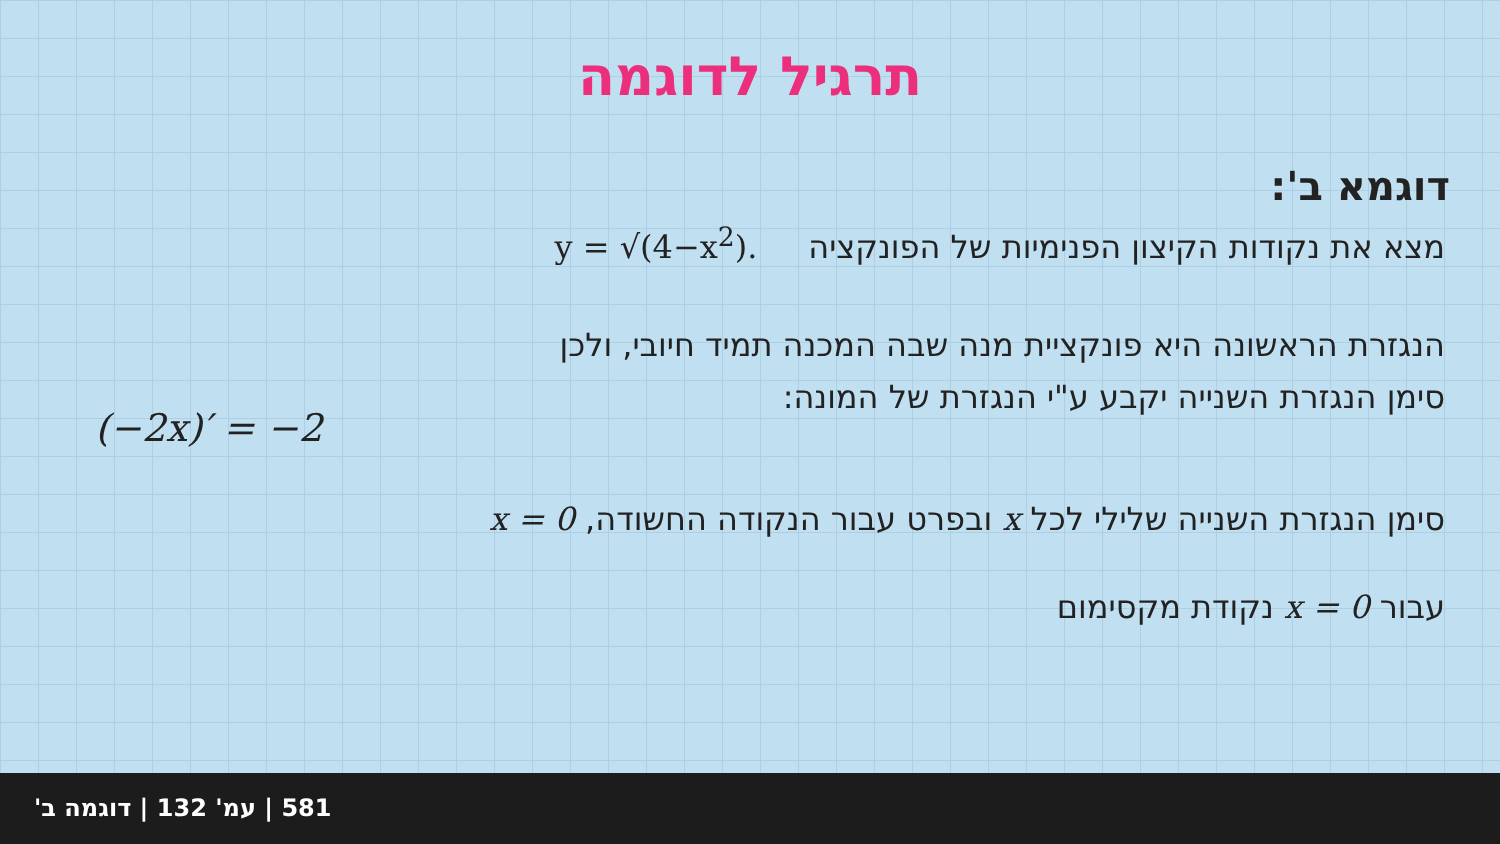תרגיל לדוגמה
דוגמא ב':
מצא את נקודות הקיצון הפנימיות של הפונקציה y = √(4−x<sup>2</sup>).
הנגזרת הראשונה היא פונקציית מנה שבה המכנה תמיד חיובי, ולכן
סימן הנגזרת השנייה יקבע ע"י הנגזרת של המונה:
(−2x)′ = −2
סימן הנגזרת השנייה שלילי לכל x ובפרט עבור הנקודה החשודה, x = 0
עבור x = 0 נקודת מקסימום
581 | עמ' 132 | דוגמה ב'